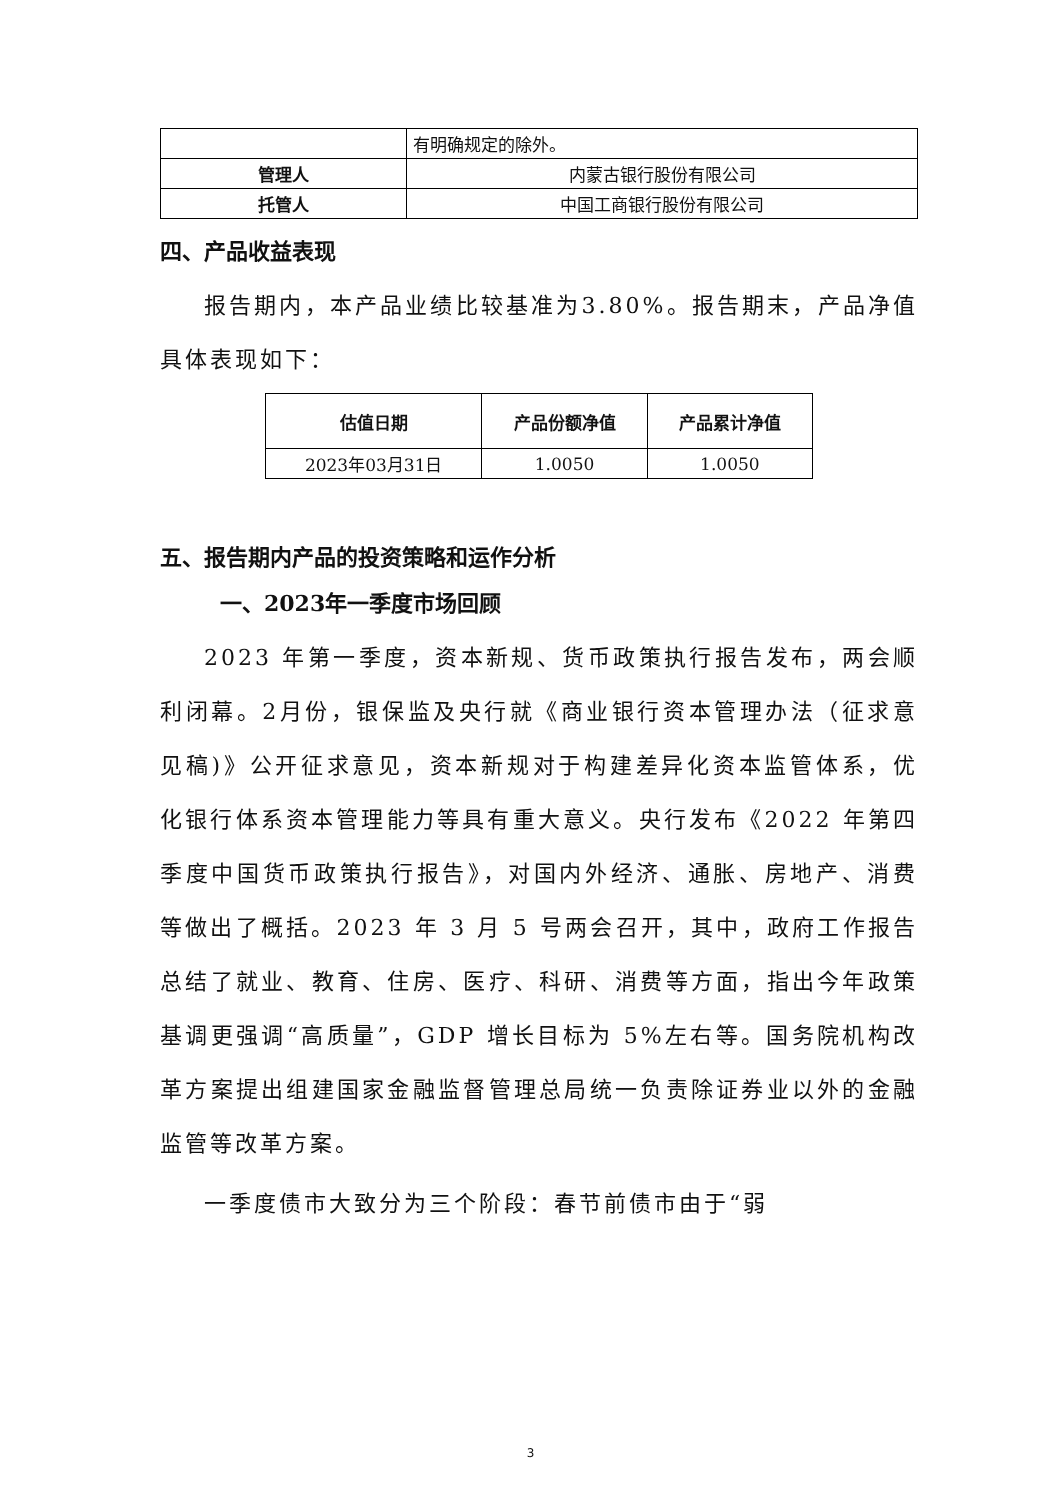| | 有明确规定的除外。 |
| 管理人 | 内蒙古银行股份有限公司 |
| 托管人 | 中国工商银行股份有限公司 |
四、产品收益表现
报告期内，本产品业绩比较基准为3.80%。报告期末，产品净值具体表现如下：
| 估值日期 | 产品份额净值 | 产品累计净值 |
| --- | --- | --- |
| 2023年03月31日 | 1.0050 | 1.0050 |
五、报告期内产品的投资策略和运作分析
一、2023年一季度市场回顾
2023 年第一季度，资本新规、货币政策执行报告发布，两会顺利闭幕。2月份，银保监及央行就《商业银行资本管理办法（征求意见稿)》公开征求意见，资本新规对于构建差异化资本监管体系，优化银行体系资本管理能力等具有重大意义。央行发布《2022 年第四季度中国货币政策执行报告》，对国内外经济、通胀、房地产、消费等做出了概括。2023 年 3 月 5 号两会召开，其中，政府工作报告总结了就业、教育、住房、医疗、科研、消费等方面，指出今年政策基调更强调“高质量”，GDP 增长目标为 5%左右等。国务院机构改革方案提出组建国家金融监督管理总局统一负责除证券业以外的金融监管等改革方案。
一季度债市大致分为三个阶段：春节前债市由于“弱
3